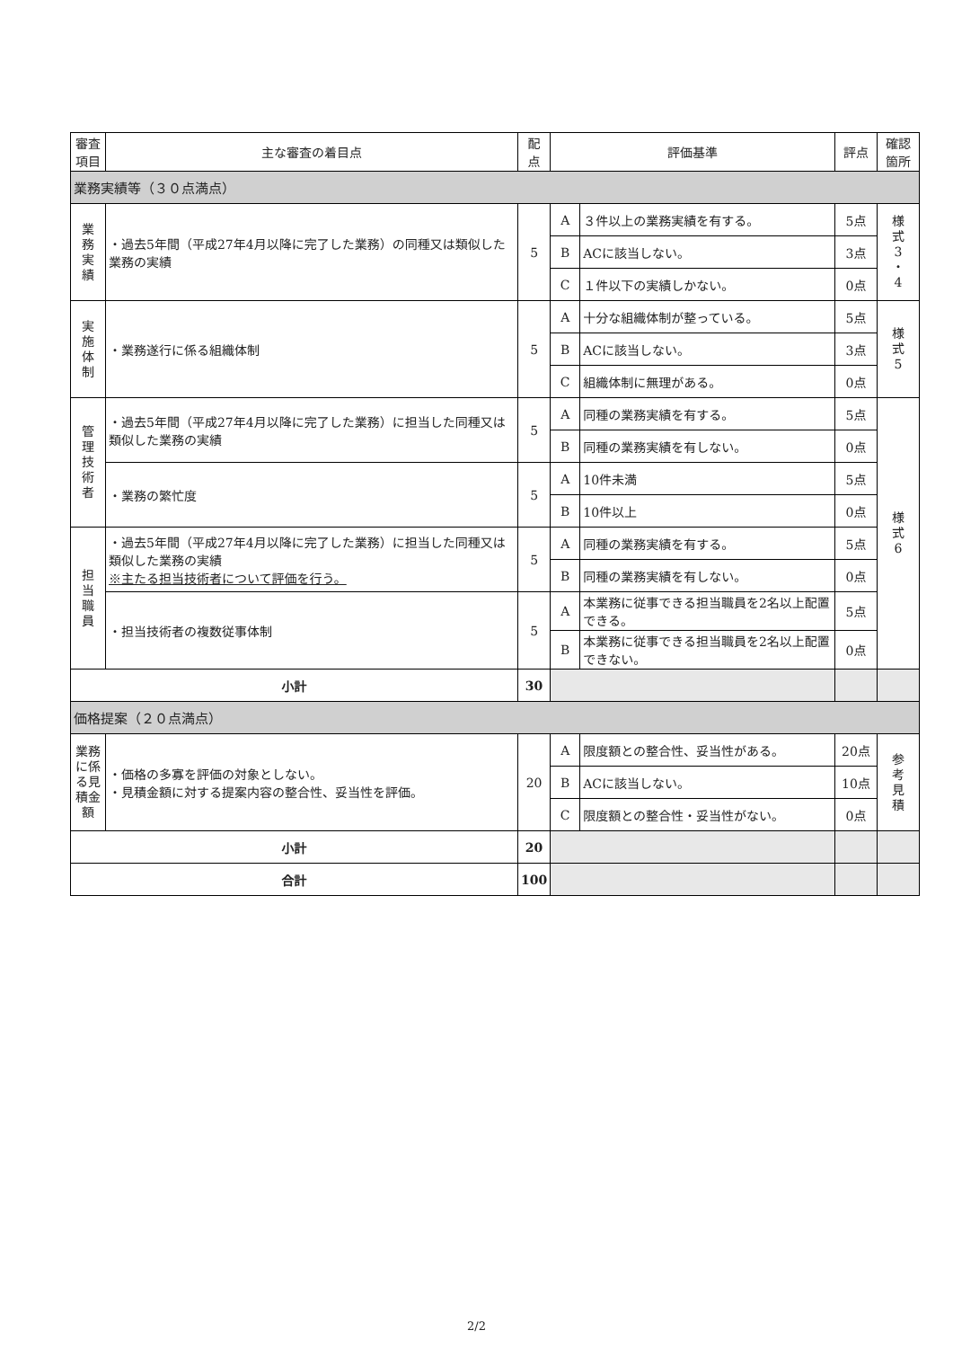| 審査 項目 | 主な審査の着目点 | 配 点 | 評価基準 | | 評点 | 確認 箇所 |
| --- | --- | --- | --- | --- | --- | --- |
| 業務実績等（３０点満点） | | | | | | |
| 業 務 実 績 | ・過去5年間（平成27年4月以降に完了した業務）の同種又は類似した業務の実績 | 5 | A | ３件以上の業務実績を有する。 | 5点 | 様 式 3 ・ 4 |
| | | | B | ACに該当しない。 | 3点 | |
| | | | C | １件以下の実績しかない。 | 0点 | |
| 実 施 体 制 | ・業務遂行に係る組織体制 | 5 | A | 十分な組織体制が整っている。 | 5点 | 様 式 5 |
| | | | B | ACに該当しない。 | 3点 | |
| | | | C | 組織体制に無理がある。 | 0点 | |
| 管 理 技 術 者 | ・過去5年間（平成27年4月以降に完了した業務）に担当した同種又は類似した業務の実績 | 5 | A | 同種の業務実績を有する。 | 5点 | 様 式 6 |
| | | | B | 同種の業務実績を有しない。 | 0点 | |
| | ・業務の繁忙度 | 5 | A | 10件未満 | 5点 | |
| | | | B | 10件以上 | 0点 | |
| 担 当 職 員 | ・過去5年間（平成27年4月以降に完了した業務）に担当した同種又は類似した業務の実績 ※主たる担当技術者について評価を行う。 | 5 | A | 同種の業務実績を有する。 | 5点 | |
| | | | B | 同種の業務実績を有しない。 | 0点 | |
| | ・担当技術者の複数従事体制 | 5 | A | 本業務に従事できる担当職員を2名以上配置できる。 | 5点 | |
| | | | B | 本業務に従事できる担当職員を2名以上配置できない。 | 0点 | |
| 小計 | | 30 | | | | |
| 価格提案（２０点満点） | | | | | | |
| 業務に係る見積金額 | ・価格の多寡を評価の対象としない。 ・見積金額に対する提案内容の整合性、妥当性を評価。 | 20 | A | 限度額との整合性、妥当性がある。 | 20点 | 参 考 見 積 |
| | | | B | ACに該当しない。 | 10点 | |
| | | | C | 限度額との整合性・妥当性がない。 | 0点 | |
| 小計 | | 20 | | | | |
| 合計 | | 100 | | | | |
2/2